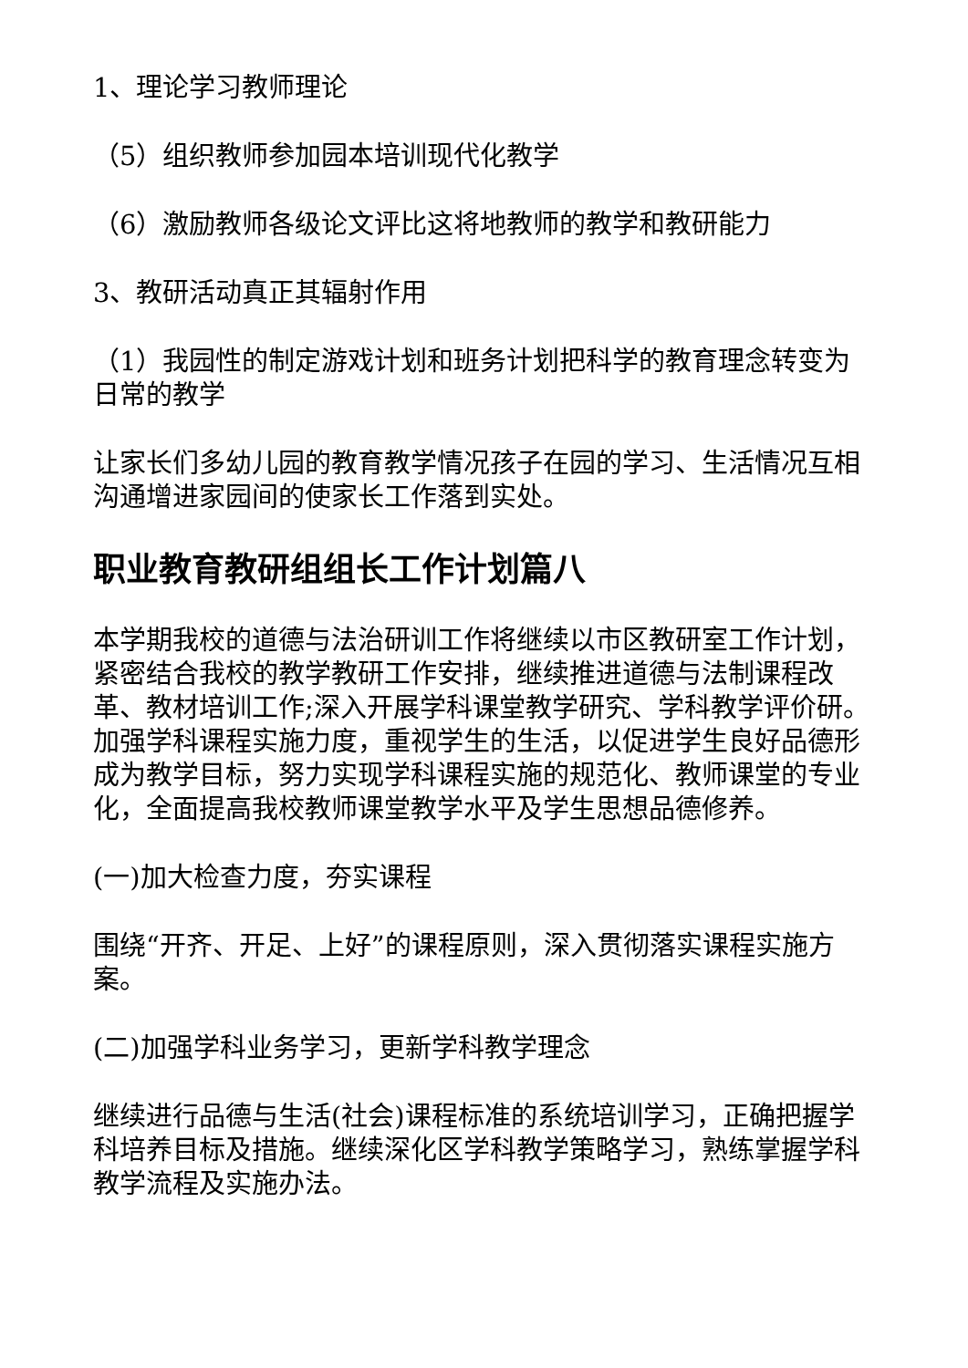1、理论学习教师理论
（5）组织教师参加园本培训现代化教学
（6）激励教师各级论文评比这将地教师的教学和教研能力
3、教研活动真正其辐射作用
（1）我园性的制定游戏计划和班务计划把科学的教育理念转变为日常的教学
让家长们多幼儿园的教育教学情况孩子在园的学习、生活情况互相沟通增进家园间的使家长工作落到实处。
职业教育教研组组长工作计划篇八
本学期我校的道德与法治研训工作将继续以市区教研室工作计划，紧密结合我校的教学教研工作安排，继续推进道德与法制课程改革、教材培训工作;深入开展学科课堂教学研究、学科教学评价研。加强学科课程实施力度，重视学生的生活，以促进学生良好品德形成为教学目标，努力实现学科课程实施的规范化、教师课堂的专业化，全面提高我校教师课堂教学水平及学生思想品德修养。
(一)加大检查力度，夯实课程
围绕“开齐、开足、上好”的课程原则，深入贯彻落实课程实施方案。
(二)加强学科业务学习，更新学科教学理念
继续进行品德与生活(社会)课程标准的系统培训学习，正确把握学科培养目标及措施。继续深化区学科教学策略学习，熟练掌握学科教学流程及实施办法。